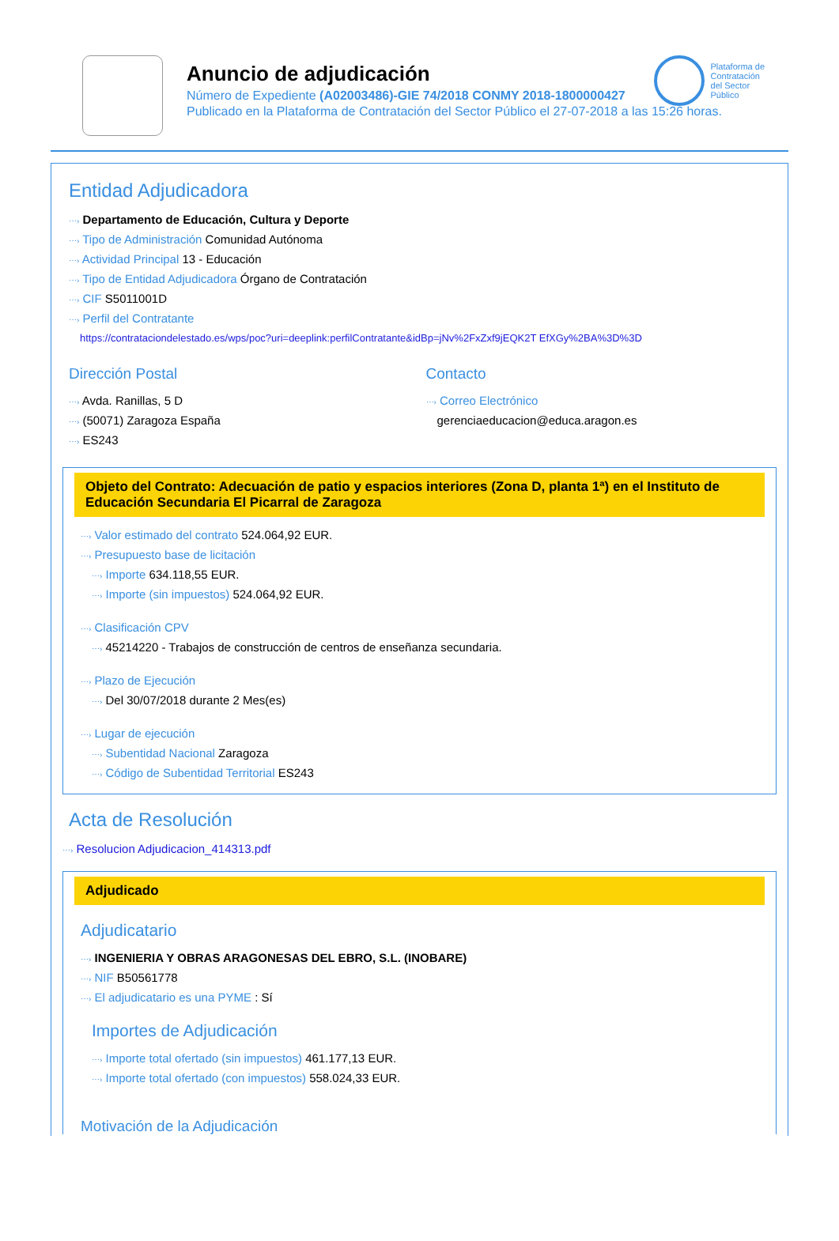Anuncio de adjudicación
Número de Expediente (A02003486)-GIE 74/2018 CONMY 2018-1800000427
Publicado en la Plataforma de Contratación del Sector Público el 27-07-2018 a las 15:26 horas.
Plataforma de
Contratación
del Sector
Público
Entidad Adjudicadora
⋯› Departamento de Educación, Cultura y Deporte
⋯› Tipo de Administración Comunidad Autónoma
⋯› Actividad Principal 13 - Educación
⋯› Tipo de Entidad Adjudicadora Órgano de Contratación
⋯› CIF S5011001D
⋯› Perfil del Contratante
https://contrataciondelestado.es/wps/poc?uri=deeplink:perfilContratante&idBp=jNv%2FxZxf9jEQK2T EfXGy%2BA%3D%3D
Dirección Postal
⋯› Avda. Ranillas, 5 D
⋯› (50071) Zaragoza España
⋯› ES243
Contacto
⋯› Correo Electrónico
gerenciaeducacion@educa.aragon.es
Objeto del Contrato: Adecuación de patio y espacios interiores (Zona D, planta 1ª) en el Instituto de Educación Secundaria El Picarral de Zaragoza
⋯› Valor estimado del contrato 524.064,92 EUR.
⋯› Presupuesto base de licitación
⋯› Importe 634.118,55 EUR.
⋯› Importe (sin impuestos) 524.064,92 EUR.
⋯› Clasificación CPV
⋯› 45214220 - Trabajos de construcción de centros de enseñanza secundaria.
⋯› Plazo de Ejecución
⋯› Del 30/07/2018 durante 2 Mes(es)
⋯› Lugar de ejecución
⋯› Subentidad Nacional Zaragoza
⋯› Código de Subentidad Territorial ES243
Acta de Resolución
⋯› Resolucion Adjudicacion_414313.pdf
Adjudicado
Adjudicatario
⋯› INGENIERIA Y OBRAS ARAGONESAS DEL EBRO, S.L. (INOBARE)
⋯› NIF B50561778
⋯› El adjudicatario es una PYME : Sí
Importes de Adjudicación
⋯› Importe total ofertado (sin impuestos) 461.177,13 EUR.
⋯› Importe total ofertado (con impuestos) 558.024,33 EUR.
Motivación de la Adjudicación